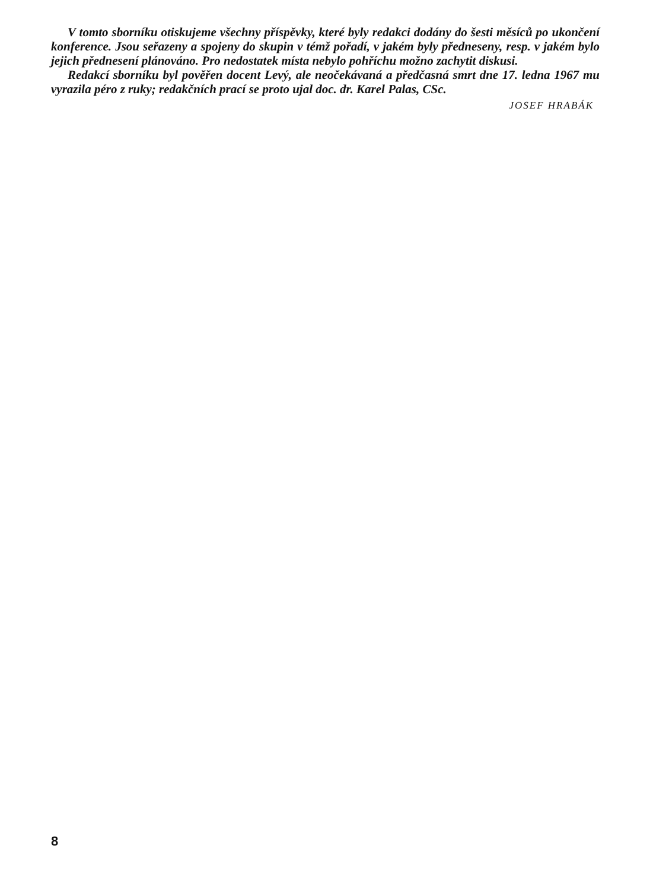V tomto sborníku otiskujeme všechny příspěvky, které byly redakci dodány do šesti měsíců po ukončení konference. Jsou seřazeny a spojeny do skupin v témž pořadí, v jakém byly předneseny, resp. v jakém bylo jejich přednesení plánováno. Pro nedostatek místa nebylo pohříchu možno zachytit diskusi.
Redakcí sborníku byl pověřen docent Levý, ale neočekávaná a předčasná smrt dne 17. ledna 1967 mu vyrazila péro z ruky; redakčních prací se proto ujal doc. dr. Karel Palas, CSc.
JOSEF HRABÁK
8